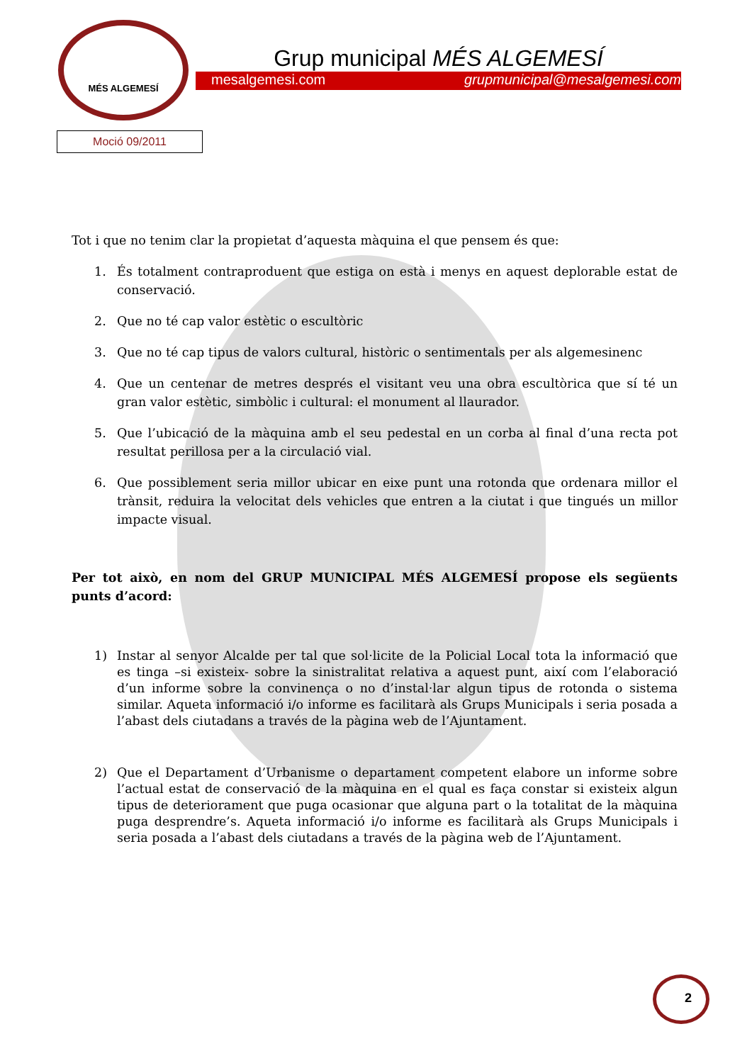MÉS ALGEMESÍ
Grup municipal MÉS ALGEMESÍ
mesalgemesi.com grupmunicipal@mesalgemesi.com
Moció 09/2011
Tot i que no tenim clar la propietat d’aquesta màquina el que pensem és que:
1. És totalment contraproduent que estiga on està i menys en aquest deplorable estat de conservació.
2. Que no té cap valor estètic o escultòric
3. Que no té cap tipus de valors cultural, històric o sentimentals per als algemesinenc
4. Que un centenar de metres després el visitant veu una obra escultòrica que sí té un gran valor estètic, simbòlic i cultural: el monument al llaurador.
5. Que l’ubicació de la màquina amb el seu pedestal en un corba al final d’una recta pot resultat perillosa per a la circulació vial.
6. Que possiblement seria millor ubicar en eixe punt una rotonda que ordenara millor el trànsit, reduira la velocitat dels vehicles que entren a la ciutat i que tingués un millor impacte visual.
Per tot això, en nom del GRUP MUNICIPAL MÉS ALGEMESÍ propose els següents punts d’acord:
1) Instar al senyor Alcalde per tal que sol·licite de la Policial Local tota la informació que es tinga –si existeix- sobre la sinistralitat relativa a aquest punt, així com l’elaboració d’un informe sobre la convinença o no d’instal·lar algun tipus de rotonda o sistema similar. Aqueta informació i/o informe es facilitarà als Grups Municipals i seria posada a l’abast dels ciutadans a través de la pàgina web de l’Ajuntament.
2) Que el Departament d’Urbanisme o departament competent elabore un informe sobre l’actual estat de conservació de la màquina en el qual es faça constar si existeix algun tipus de deteriorament que puga ocasionar que alguna part o la totalitat de la màquina puga desprendre’s. Aqueta informació i/o informe es facilitarà als Grups Municipals i seria posada a l’abast dels ciutadans a través de la pàgina web de l’Ajuntament.
2